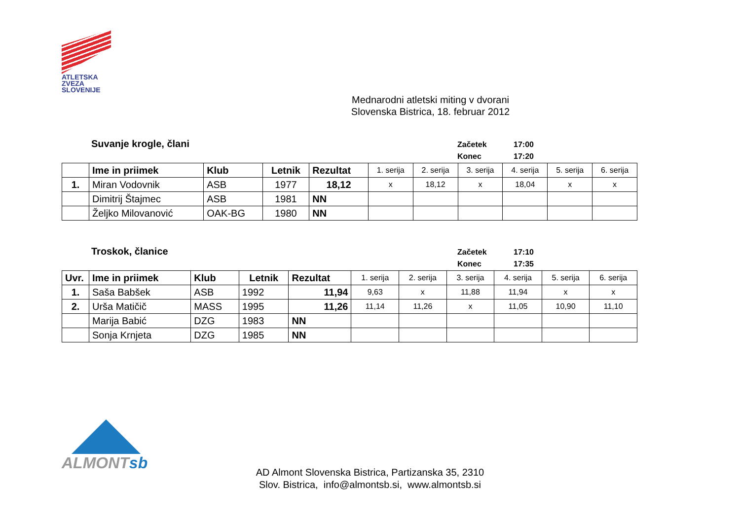ATLETSKA
ZVEZA
SLOVENIJE
Mednarodni atletski miting v dvorani
Slovenska Bistrica, 18. februar 2012
Suvanje krogle, člani
| Začetek | 17:00 |
| Konec | 17:20 |
| | Ime in priimek | Klub | Letnik | Rezultat | 1. serija | 2. serija | 3. serija | 4. serija | 5. serija | 6. serija |
| --- | --- | --- | --- | --- | --- | --- | --- | --- | --- | --- |
| 1. | Miran Vodovnik | ASB | 1977 | 18,12 | x | 18,12 | x | 18,04 | x | x |
| | Dimitrij Štajmec | ASB | 1981 | NN | | | | | | |
| | Željko Milovanović | OAK-BG | 1980 | NN | | | | | | |
Troskok, članice
| Začetek | 17:10 |
| Konec | 17:35 |
| Uvr. | Ime in priimek | Klub | Letnik | Rezultat | 1. serija | 2. serija | 3. serija | 4. serija | 5. serija | 6. serija |
| --- | --- | --- | --- | --- | --- | --- | --- | --- | --- | --- |
| 1. | Saša Babšek | ASB | 1992 | 11,94 | 9,63 | x | 11,88 | 11,94 | x | x |
| 2. | Urša Matičič | MASS | 1995 | 11,26 | 11,14 | 11,26 | x | 11,05 | 10,90 | 11,10 |
| | Marija Babić | DZG | 1983 | NN | | | | | | |
| | Sonja Krnjeta | DZG | 1985 | NN | | | | | | |
ALMONTsb
AD Almont Slovenska Bistrica, Partizanska 35, 2310
Slov. Bistrica, info@almontsb.si, www.almontsb.si